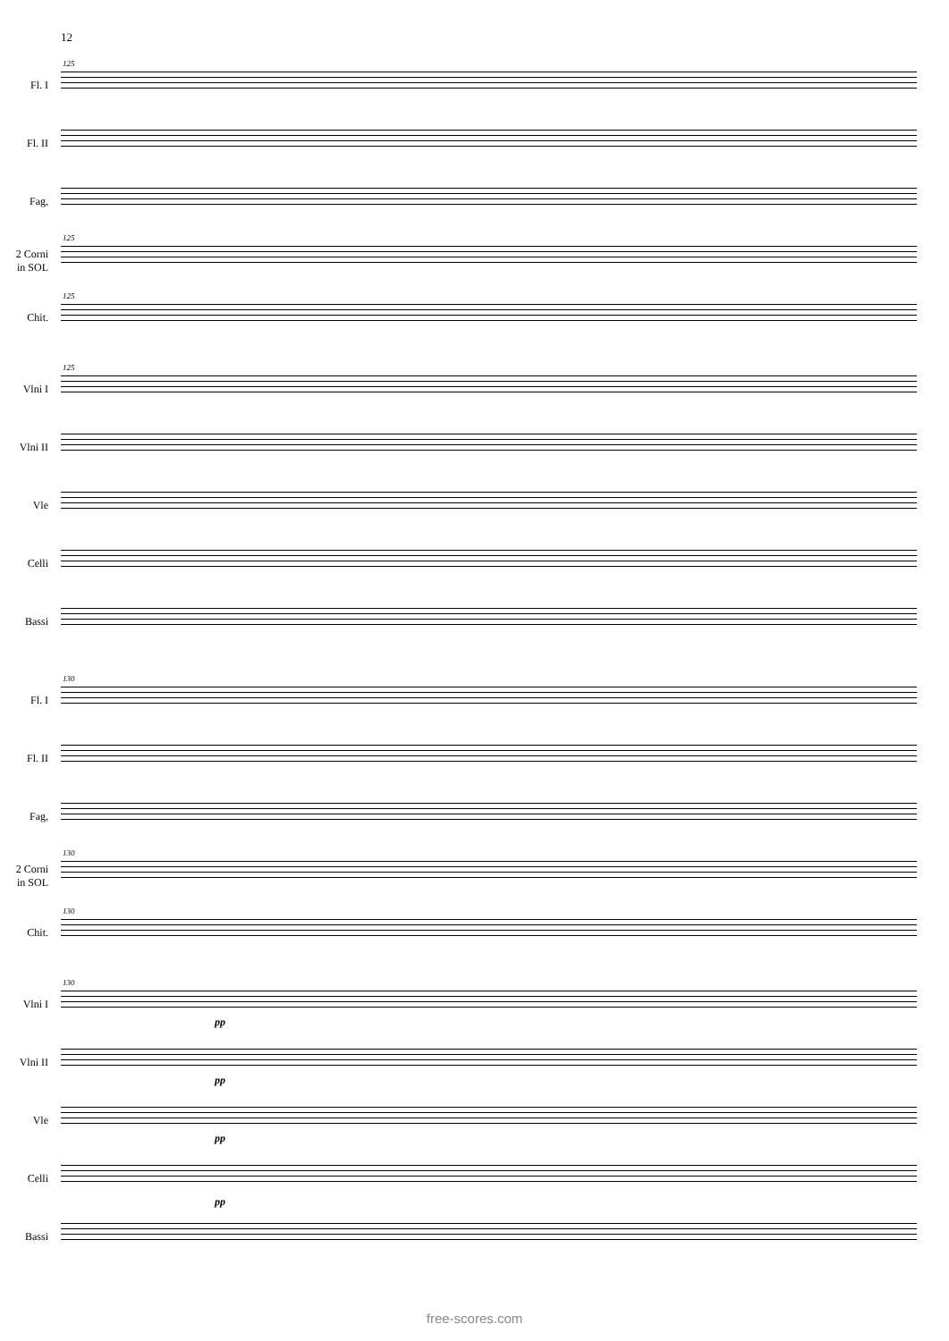12
125
Fl. I
Fl. II
Fag,
125
2 Corni
in SOL
125
Chit.
125
Vlni I
Vlni II
Vle
Celli
Bassi
130
Fl. I
Fl. II
Fag,
130
2 Corni
in SOL
130
Chit.
130
Vlni I
pp
Vlni II
pp
Vle
pp
Celli
pp
Bassi
free-scores.com